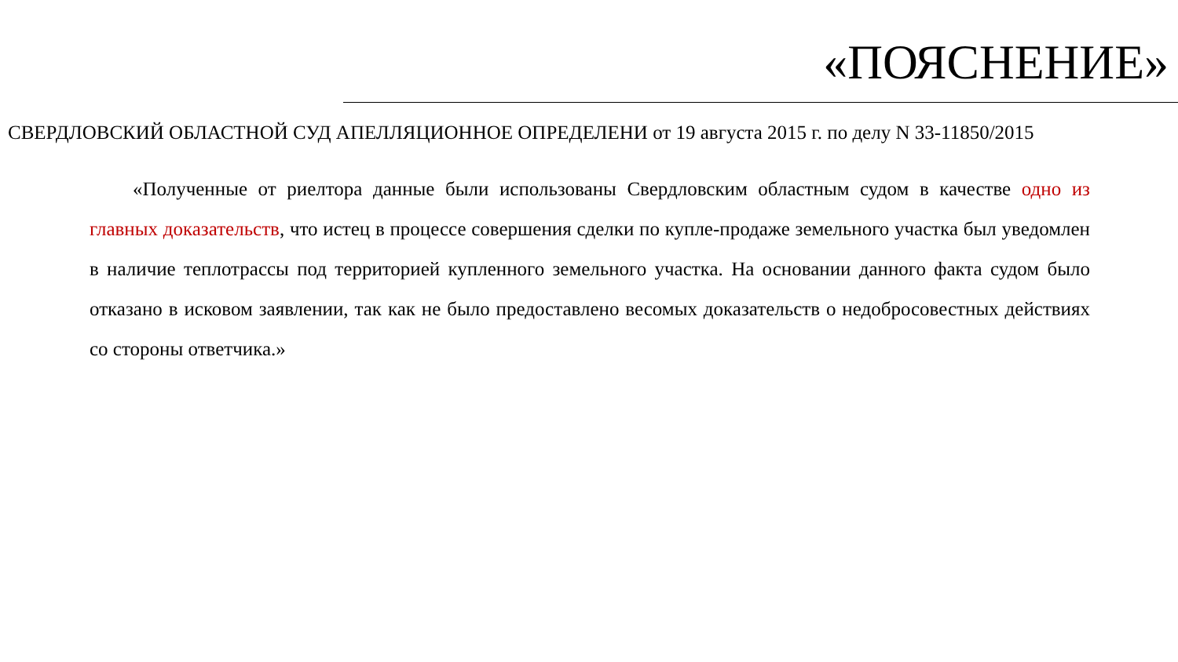«ПОЯСНЕНИЕ»
СВЕРДЛОВСКИЙ ОБЛАСТНОЙ СУД АПЕЛЛЯЦИОННОЕ ОПРЕДЕЛЕНИ от 19 августа 2015 г. по делу N 33-11850/2015
«Полученные от риелтора данные были использованы Свердловским областным судом в качестве одно из главных доказательств, что истец в процессе совершения сделки по купле-продаже земельного участка был уведомлен в наличие теплотрассы под территорией купленного земельного участка. На основании данного факта судом было отказано в исковом заявлении, так как не было предоставлено весомых доказательств о недобросовестных действиях со стороны ответчика.»